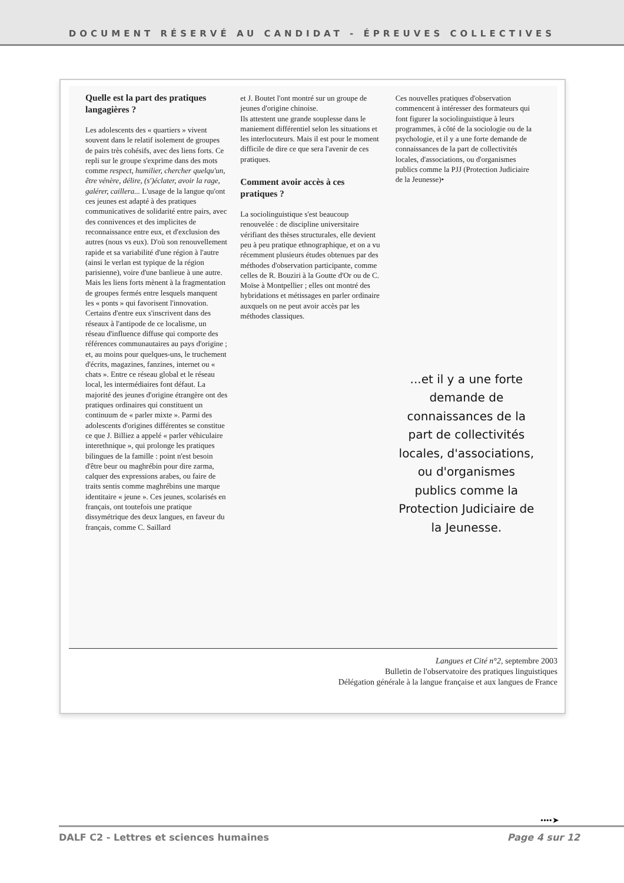DOCUMENT RÉSERVÉ AU CANDIDAT - ÉPREUVES COLLECTIVES
Quelle est la part des pratiques langagières ?
Les adolescents des « quartiers » vivent souvent dans le relatif isolement de groupes de pairs très cohésifs, avec des liens forts. Ce repli sur le groupe s'exprime dans des mots comme respect, humilier, chercher quelqu'un, être vénère, délire, (s')éclater, avoir la rage, galérer, caillera... L'usage de la langue qu'ont ces jeunes est adapté à des pratiques communicatives de solidarité entre pairs, avec des connivences et des implicites de reconnaissance entre eux, et d'exclusion des autres (nous vs eux). D'où son renouvellement rapide et sa variabilité d'une région à l'autre (ainsi le verlan est typique de la région parisienne), voire d'une banlieue à une autre. Mais les liens forts mènent à la fragmentation de groupes fermés entre lesquels manquent les « ponts » qui favorisent l'innovation. Certains d'entre eux s'inscrivent dans des réseaux à l'antipode de ce localisme, un réseau d'influence diffuse qui comporte des références communautaires au pays d'origine ; et, au moins pour quelques-uns, le truchement d'écrits, magazines, fanzines, internet ou « chats ». Entre ce réseau global et le réseau local, les intermédiaires font défaut. La majorité des jeunes d'origine étrangère ont des pratiques ordinaires qui constituent un continuum de « parler mixte ». Parmi des adolescents d'origines différentes se constitue ce que J. Billiez a appelé « parler véhiculaire interethnique », qui prolonge les pratiques bilingues de la famille : point n'est besoin d'être beur ou maghrébin pour dire zarma, calquer des expressions arabes, ou faire de traits sentis comme maghrébins une marque identitaire « jeune ». Ces jeunes, scolarisés en français, ont toutefois une pratique dissymétrique des deux langues, en faveur du français, comme C. Saillard
et J. Boutet l'ont montré sur un groupe de jeunes d'origine chinoise.
Ils attestent une grande souplesse dans le maniement différentiel selon les situations et les interlocuteurs. Mais il est pour le moment difficile de dire ce que sera l'avenir de ces pratiques.
Comment avoir accès à ces pratiques ?
La sociolinguistique s'est beaucoup renouvelée : de discipline universitaire vérifiant des thèses structurales, elle devient peu à peu pratique ethnographique, et on a vu récemment plusieurs études obtenues par des méthodes d'observation participante, comme celles de R. Bouziri à la Goutte d'Or ou de C. Moïse à Montpellier ; elles ont montré des hybridations et métissages en parler ordinaire auxquels on ne peut avoir accès par les méthodes classiques.
Ces nouvelles pratiques d'observation commencent à intéresser des formateurs qui font figurer la sociolinguistique à leurs programmes, à côté de la sociologie ou de la psychologie, et il y a une forte demande de connaissances de la part de collectivités locales, d'associations, ou d'organismes publics comme la PJJ (Protection Judiciaire de la Jeunesse)•
...et il y a une forte demande de connaissances de la part de collectivités locales, d'associations, ou d'organismes publics comme la Protection Judiciaire de la Jeunesse.
Langues et Cité n°2, septembre 2003
Bulletin de l'observatoire des pratiques linguistiques
Délégation générale à la langue française et aux langues de France
••••➤
DALF C2 - Lettres et sciences humaines Page 4 sur 12